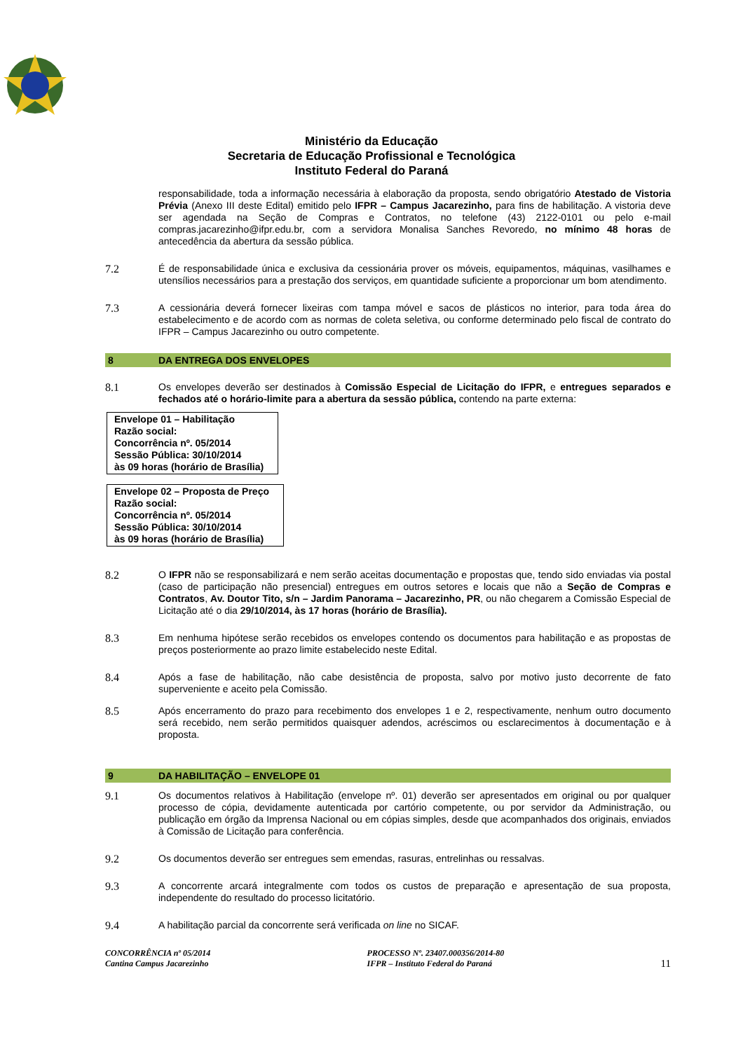Ministério da Educação
Secretaria de Educação Profissional e Tecnológica
Instituto Federal do Paraná
responsabilidade, toda a informação necessária à elaboração da proposta, sendo obrigatório Atestado de Vistoria Prévia (Anexo III deste Edital) emitido pelo IFPR – Campus Jacarezinho, para fins de habilitação. A vistoria deve ser agendada na Seção de Compras e Contratos, no telefone (43) 2122-0101 ou pelo e-mail compras.jacarezinho@ifpr.edu.br, com a servidora Monalisa Sanches Revoredo, no mínimo 48 horas de antecedência da abertura da sessão pública.
7.2 É de responsabilidade única e exclusiva da cessionária prover os móveis, equipamentos, máquinas, vasilhames e utensílios necessários para a prestação dos serviços, em quantidade suficiente a proporcionar um bom atendimento.
7.3 A cessionária deverá fornecer lixeiras com tampa móvel e sacos de plásticos no interior, para toda área do estabelecimento e de acordo com as normas de coleta seletiva, ou conforme determinado pelo fiscal de contrato do IFPR – Campus Jacarezinho ou outro competente.
8 DA ENTREGA DOS ENVELOPES
8.1 Os envelopes deverão ser destinados à Comissão Especial de Licitação do IFPR, e entregues separados e fechados até o horário-limite para a abertura da sessão pública, contendo na parte externa:
Envelope 01 – Habilitação
Razão social:
Concorrência nº. 05/2014
Sessão Pública: 30/10/2014
às 09 horas (horário de Brasília)
Envelope 02 – Proposta de Preço
Razão social:
Concorrência nº. 05/2014
Sessão Pública: 30/10/2014
às 09 horas (horário de Brasília)
8.2 O IFPR não se responsabilizará e nem serão aceitas documentação e propostas que, tendo sido enviadas via postal (caso de participação não presencial) entregues em outros setores e locais que não a Seção de Compras e Contratos, Av. Doutor Tito, s/n – Jardim Panorama – Jacarezinho, PR, ou não chegarem a Comissão Especial de Licitação até o dia 29/10/2014, às 17 horas (horário de Brasília).
8.3 Em nenhuma hipótese serão recebidos os envelopes contendo os documentos para habilitação e as propostas de preços posteriormente ao prazo limite estabelecido neste Edital.
8.4 Após a fase de habilitação, não cabe desistência de proposta, salvo por motivo justo decorrente de fato superveniente e aceito pela Comissão.
8.5 Após encerramento do prazo para recebimento dos envelopes 1 e 2, respectivamente, nenhum outro documento será recebido, nem serão permitidos quaisquer adendos, acréscimos ou esclarecimentos à documentação e à proposta.
9 DA HABILITAÇÃO – ENVELOPE 01
9.1 Os documentos relativos à Habilitação (envelope nº. 01) deverão ser apresentados em original ou por qualquer processo de cópia, devidamente autenticada por cartório competente, ou por servidor da Administração, ou publicação em órgão da Imprensa Nacional ou em cópias simples, desde que acompanhados dos originais, enviados à Comissão de Licitação para conferência.
9.2 Os documentos deverão ser entregues sem emendas, rasuras, entrelinhas ou ressalvas.
9.3 A concorrente arcará integralmente com todos os custos de preparação e apresentação de sua proposta, independente do resultado do processo licitatório.
9.4 A habilitação parcial da concorrente será verificada on line no SICAF.
CONCORRÊNCIA nº 05/2014
Cantina Campus Jacarezinho
PROCESSO Nº. 23407.000356/2014-80
IFPR – Instituto Federal do Paraná
11